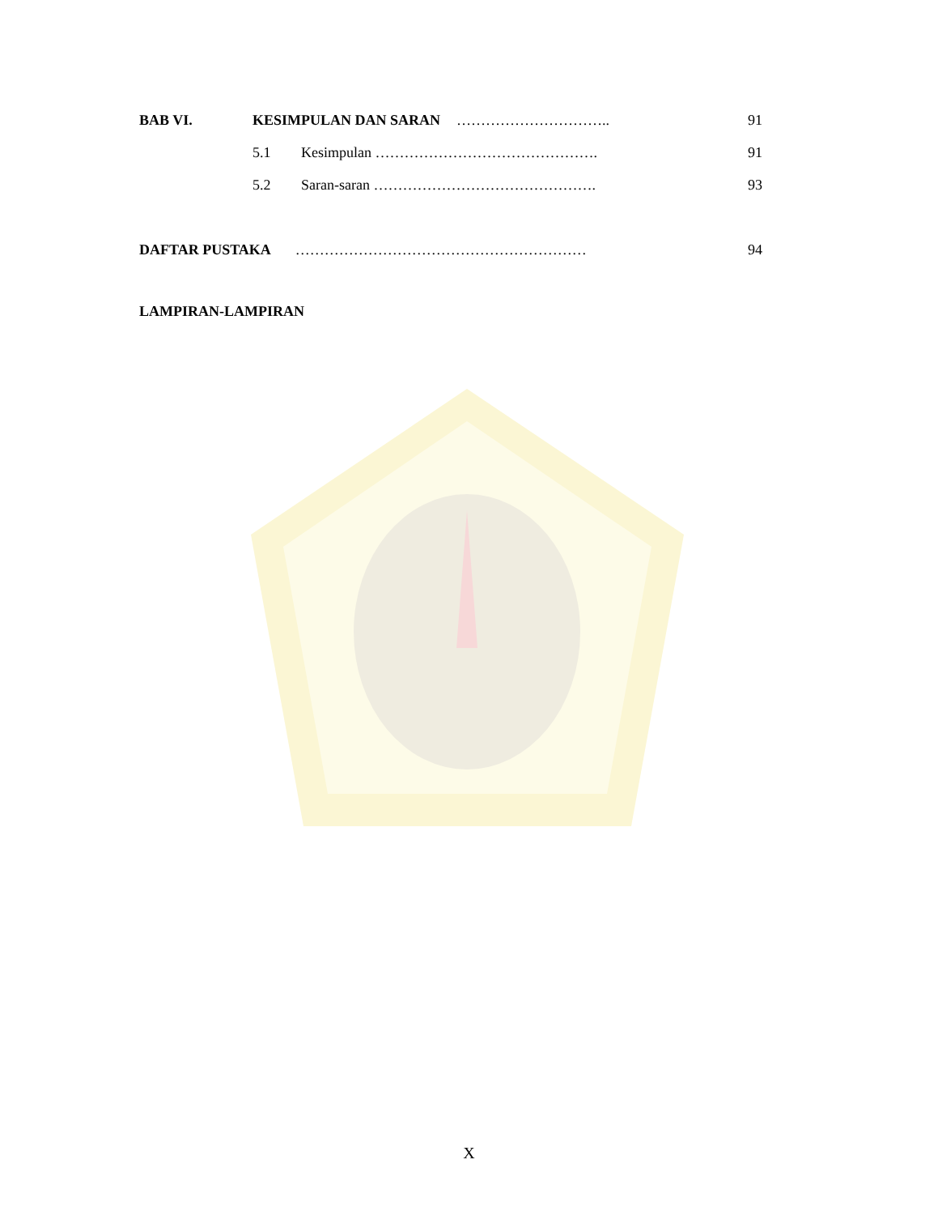BAB VI. KESIMPULAN DAN SARAN ………………………….. 91
5.1 Kesimpulan ………………………………………. 91
5.2 Saran-saran ………………………………………. 93
DAFTAR PUSTAKA …………………………………………………… 94
LAMPIRAN-LAMPIRAN
X